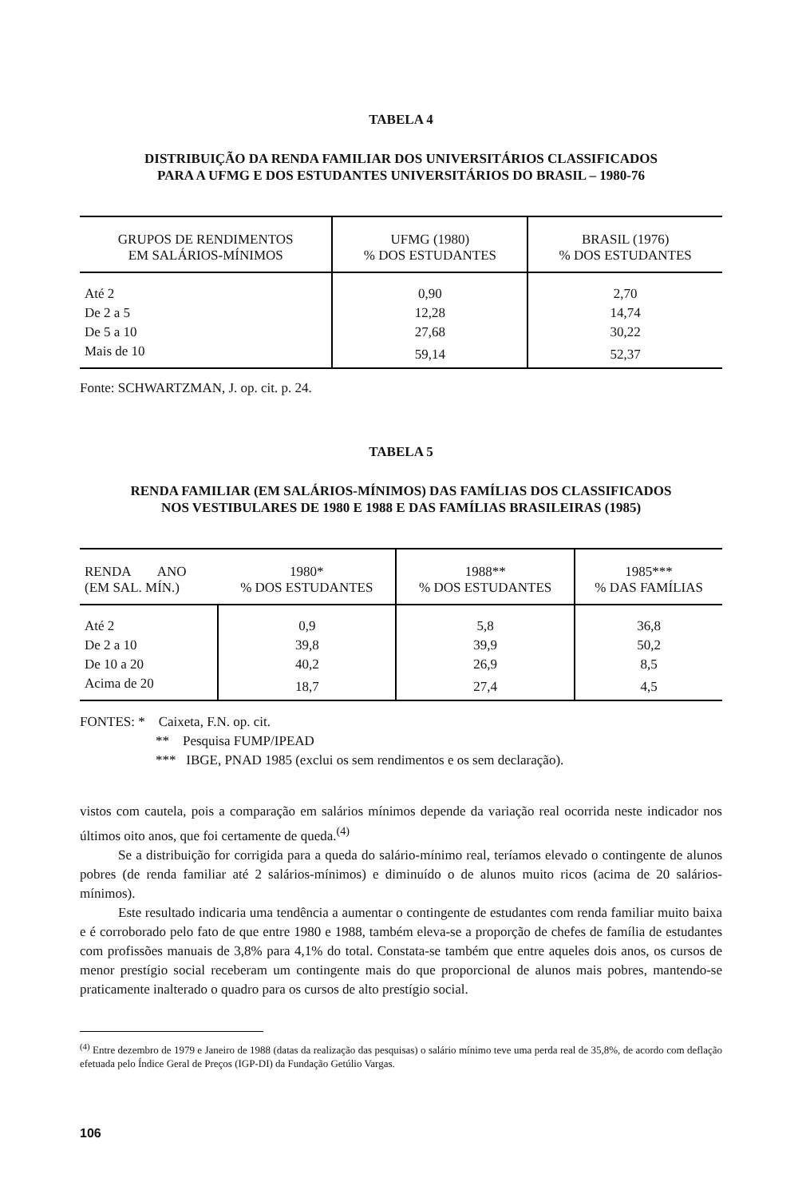TABELA 4
DISTRIBUIÇÃO DA RENDA FAMILIAR DOS UNIVERSITÁRIOS CLASSIFICADOS
PARA A UFMG E DOS ESTUDANTES UNIVERSITÁRIOS DO BRASIL – 1980-76
| GRUPOS DE RENDIMENTOS EM SALÁRIOS-MÍNIMOS | UFMG (1980) % DOS ESTUDANTES | BRASIL (1976) % DOS ESTUDANTES |
| --- | --- | --- |
| Até 2 | 0,90 | 2,70 |
| De 2 a 5 | 12,28 | 14,74 |
| De 5 a 10 | 27,68 | 30,22 |
| Mais de 10 | 59,14 | 52,37 |
Fonte: SCHWARTZMAN, J. op. cit. p. 24.
TABELA 5
RENDA FAMILIAR (EM SALÁRIOS-MÍNIMOS) DAS FAMÍLIAS DOS CLASSIFICADOS
NOS VESTIBULARES DE 1980 E 1988 E DAS FAMÍLIAS BRASILEIRAS (1985)
| RENDA ANO (EM SAL. MÍN.) | 1980* % DOS ESTUDANTES | 1988** % DOS ESTUDANTES | 1985*** % DAS FAMÍLIAS |
| --- | --- | --- | --- |
| Até 2 | 0,9 | 5,8 | 36,8 |
| De 2 a 10 | 39,8 | 39,9 | 50,2 |
| De 10 a 20 | 40,2 | 26,9 | 8,5 |
| Acima de 20 | 18,7 | 27,4 | 4,5 |
FONTES: * Caixeta, F.N. op. cit.
** Pesquisa FUMP/IPEAD
*** IBGE, PNAD 1985 (exclui os sem rendimentos e os sem declaração).
vistos com cautela, pois a comparação em salários mínimos depende da variação real ocorrida neste indicador nos últimos oito anos, que foi certamente de queda.<sup>(4)</sup>
Se a distribuição for corrigida para a queda do salário-mínimo real, teríamos elevado o contingente de alunos pobres (de renda familiar até 2 salários-mínimos) e diminuído o de alunos muito ricos (acima de 20 salários-mínimos).
Este resultado indicaria uma tendência a aumentar o contingente de estudantes com renda familiar muito baixa e é corroborado pelo fato de que entre 1980 e 1988, também eleva-se a proporção de chefes de família de estudantes com profissões manuais de 3,8% para 4,1% do total. Constata-se também que entre aqueles dois anos, os cursos de menor prestígio social receberam um contingente mais do que proporcional de alunos mais pobres, mantendo-se praticamente inalterado o quadro para os cursos de alto prestígio social.
<sup>(4)</sup> Entre dezembro de 1979 e Janeiro de 1988 (datas da realização das pesquisas) o salário mínimo teve uma perda real de 35,8%, de acordo com deflação efetuada pelo Índice Geral de Preços (IGP-DI) da Fundação Getúlio Vargas.
106